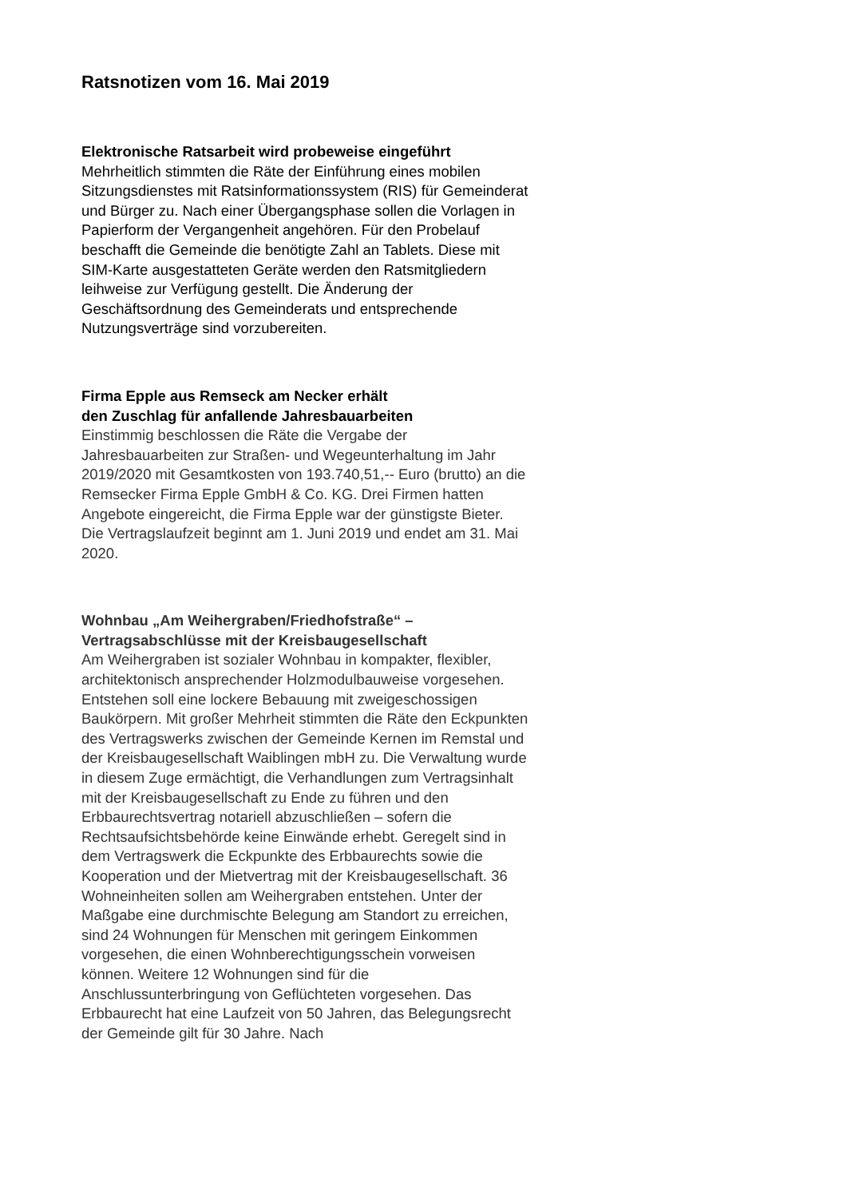Ratsnotizen vom 16. Mai 2019
Elektronische Ratsarbeit wird probeweise eingeführt
Mehrheitlich stimmten die Räte der Einführung eines mobilen Sitzungsdienstes mit Ratsinformationssystem (RIS) für Gemeinderat und Bürger zu. Nach einer Übergangsphase sollen die Vorlagen in Papierform der Vergangenheit angehören. Für den Probelauf beschafft die Gemeinde die benötigte Zahl an Tablets. Diese mit SIM-Karte ausgestatteten Geräte werden den Ratsmitgliedern leihweise zur Verfügung gestellt. Die Änderung der Geschäftsordnung des Gemeinderats und entsprechende Nutzungsverträge sind vorzubereiten.
Firma Epple aus Remseck am Necker erhält
den Zuschlag für anfallende Jahresbauarbeiten
Einstimmig beschlossen die Räte die Vergabe der Jahresbauarbeiten zur Straßen- und Wegeunterhaltung im Jahr 2019/2020 mit Gesamtkosten von 193.740,51,-- Euro (brutto) an die Remsecker Firma Epple GmbH & Co. KG. Drei Firmen hatten Angebote eingereicht, die Firma Epple war der günstigste Bieter. Die Vertragslaufzeit beginnt am 1. Juni 2019 und endet am 31. Mai 2020.
Wohnbau „Am Weihergraben/Friedhofstraße“ –
Vertragsabschlüsse mit der Kreisbaugesellschaft
Am Weihergraben ist sozialer Wohnbau in kompakter, flexibler, architektonisch ansprechender Holzmodulbauweise vorgesehen. Entstehen soll eine lockere Bebauung mit zweigeschossigen Baukörpern. Mit großer Mehrheit stimmten die Räte den Eckpunkten des Vertragswerks zwischen der Gemeinde Kernen im Remstal und der Kreisbaugesellschaft Waiblingen mbH zu. Die Verwaltung wurde in diesem Zuge ermächtigt, die Verhandlungen zum Vertragsinhalt mit der Kreisbaugesellschaft zu Ende zu führen und den Erbbaurechtsvertrag notariell abzuschließen – sofern die Rechtsaufsichtsbehörde keine Einwände erhebt. Geregelt sind in dem Vertragswerk die Eckpunkte des Erbbaurechts sowie die Kooperation und der Mietvertrag mit der Kreisbaugesellschaft. 36 Wohneinheiten sollen am Weihergraben entstehen. Unter der Maßgabe eine durchmischte Belegung am Standort zu erreichen, sind 24 Wohnungen für Menschen mit geringem Einkommen vorgesehen, die einen Wohnberechtigungsschein vorweisen können. Weitere 12 Wohnungen sind für die Anschlussunterbringung von Geflüchteten vorgesehen. Das Erbbaurecht hat eine Laufzeit von 50 Jahren, das Belegungsrecht der Gemeinde gilt für 30 Jahre. Nach